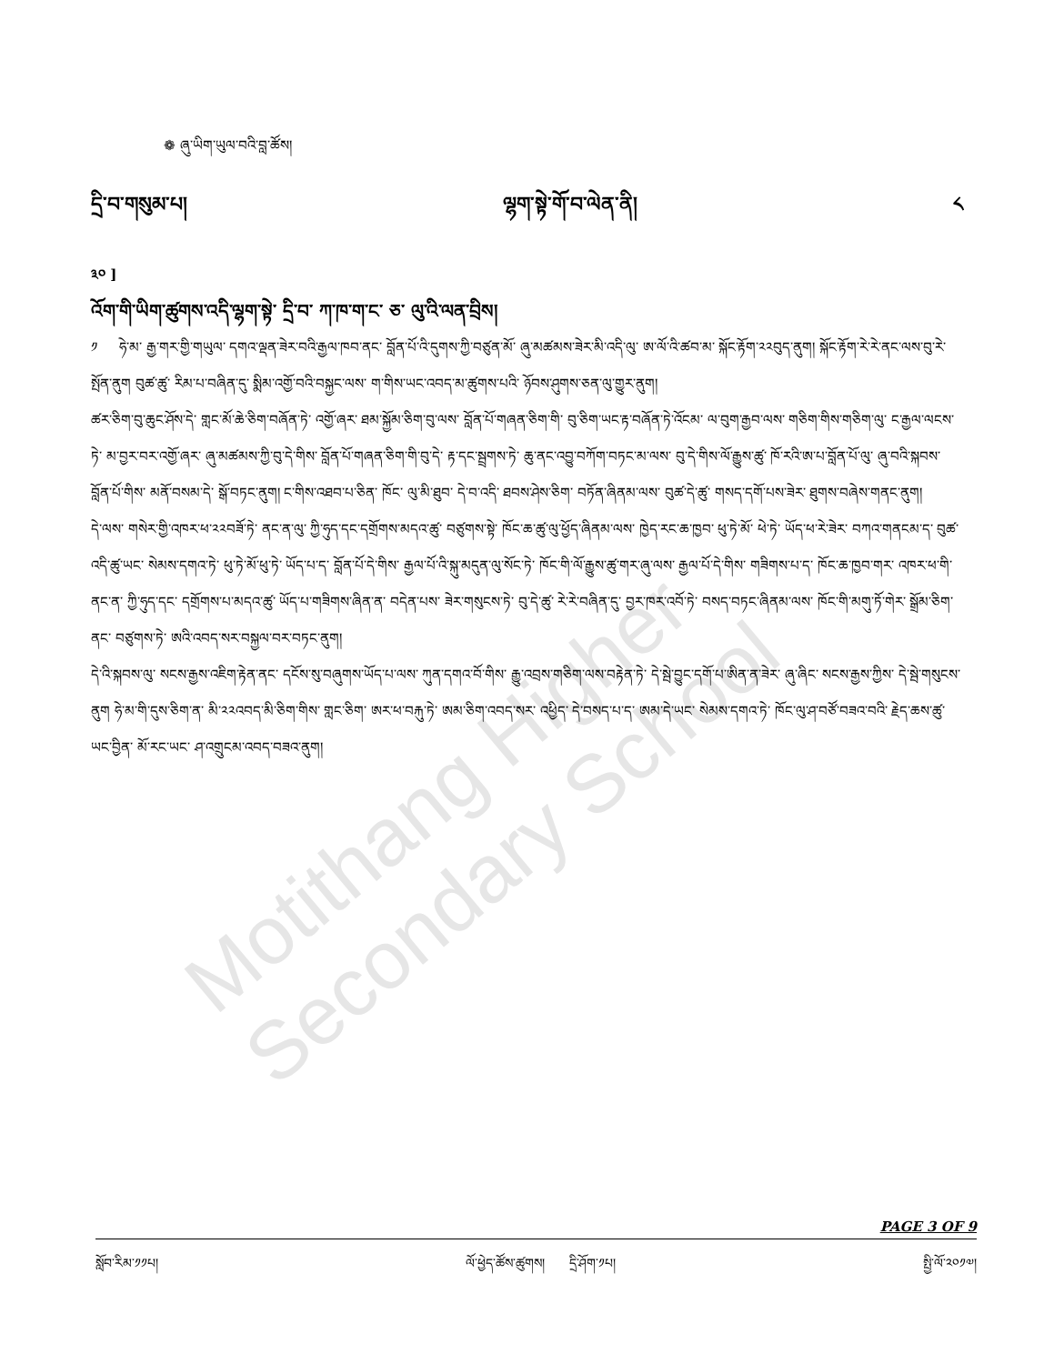Motithang Higher Secondary School
❁ ཞུ་ཡིག་ཡུལ་བའི་བླ་ཚོས།
དྲི་བ་གསུམ་པ། ལྷག་སྟེ་གོ་བ་ལེན་ནི། ༨
༣༠ ]
འོག་གི་ཡིག་ཚུགས་འདི་ལྷག་སྟེ་ དྲི་བ་ ཀ་ཁ་ག་ང་ ཅ་ ལུ་འི་ལན་བྲིས།
༡ ཧེ་མ་ རྒྱ་གར་གྱི་གཡུལ་ དགའ་ལྡན་ཟེར་བའི་རྒྱལ་ཁབ་ནང་ བློན་པོ་འི་དུགས་ཀྱི་བཙུན་མོ་ ཞུ་མཚམས་ཟེར་མི་འདི་ལུ་ ཨ་ལོ་འི་ཚབ་མ་ སྐོང་རྟོག་༢༢བུད་ནུག། སྐོང་རྟོག་རེ་རེ་ནང་ལས་བུ་རེ་སྤོན་ནུག བུཚ་ཚུ་ རིམ་པ་བཞིན་དུ་ སྨིམ་འགྱོ་བའི་བསྐྱང་ལས་ ག་གིས་ཡང་འབད་མ་ཚུགས་པའི་ ཉོབས་ཤུགས་ཅན་ལུ་གྱུར་ནུག།
ཚར་ཅིག་བུ་ཆུང་ཤོས་དེ་ གླང་མོ་ཆེ་ཅིག་བཞོན་ཏེ་ འགྱོ་ཞར་ ཐམ་སྐྱོམ་ཅིག་བུ་ལས་ བློན་པོ་གཞན་ཅིག་གི་ བུ་ཅིག་ཡང་རྟ་བཞོན་ཏེ་འོངམ་ ལ་བུག་རྒྱབ་ལས་ གཅིག་གིས་གཅིག་ལུ་ ང་རྒྱལ་ལངས་ཏེ་ མ་བྱར་བར་འགྱོ་ཞར་ ཞུ་མཚམས་ཀྱི་བུ་དེ་གིས་ བློན་པོ་གཞན་ཅིག་གི་བུ་དེ་ རྟ་དང་སྦྲགས་ཏེ་ ཆུ་ནང་འབྱུ་བཀོག་བཏང་མ་ལས་ བུ་དེ་གིས་ལོ་རྒྱུས་ཚུ་ ཁོ་རའི་ཨ་པ་བློན་པོ་ལུ་ ཞུ་བའི་སྐབས་ བློན་པོ་གིས་ མནོ་བསམ་དེ་ སྒོ་བཏང་ནུག། ང་གིས་འཐབ་པ་ཅིན་ ཁོང་ ལུ་མི་ཐུབ་ དེ་བ་འདི་ ཐབས་ཤེས་ཅིག་ བཏོན་ཞིནམ་ལས་ བུཚ་དེ་ཚུ་ གསད་དགོ་པས་ཟེར་ ཐུགས་བཞེས་གནང་ནུག།
དེ་ལས་ གསེར་གྱི་འཁར་ཕ་༢༢བཟོ་ཏེ་ ནང་ན་ལུ་ ཀྱི་ཧུད་དང་དགྲོགས་མདའ་ཚུ་ བཙུགས་སྟེ་ ཁོང་ཆ་ཚུ་ལུ་ཕྱོད་ཞིནམ་ལས་ ཁྱེད་རང་ཆ་ཁྱབ་ ཕུ་ཏེ་མོ་ ཕེ་ཏེ་ ཡོད་ཕ་རེ་ཟེར་ བཀའ་གནངམ་ད་ བུཚ་འདི་ཚུ་ཡང་ སེམས་དགའ་ཏེ་ ཕུ་ཏེ་མོ་ཕུ་ཏེ་ ཡོད་པ་ད་ བློན་པོ་དེ་གིས་ རྒྱལ་པོ་འི་སྐུ་མདུན་ལུ་སོང་ཏེ་ ཁོང་གི་ལོ་རྒྱུས་ཚུ་གར་ཞུ་ལས་ རྒྱལ་པོ་དེ་གིས་ གཟིགས་པ་ད་ ཁོང་ཆ་ཁྱབ་གར་ འཁར་ཕ་གི་ནང་ན་ ཀྱི་ཧུད་དང་ དགྲོགས་པ་མདའ་ཚུ་ ཡོད་པ་གཟིགས་ཞིན་ན་ བདེན་པས་ ཟེར་གསུངས་ཏེ་ བུ་དེ་ཚུ་ རེ་རེ་བཞིན་དུ་ བྱར་ཁར་འབོ་ཏེ་ བསད་བཏང་ཞིནམ་ལས་ ཁོང་གི་མགུ་ཏོ་གེར་ སྒྲོམ་ཅིག་ནང་ བཙུགས་ཏེ་ ཨའི་འབད་སར་བསྐྱལ་བར་བཏང་ནུག།
དེ་འི་སྐབས་ལུ་ སངས་རྒྱས་འཇིག་རྟེན་ནང་ དངོས་སུ་བཞུགས་ཡོད་པ་ལས་ ཀུན་དགའ་བོ་གིས་ རྒྱུ་འབྲས་གཅིག་ལས་བརྟེན་ཏེ་ དེ་སྦེ་བྱུང་དགོ་པ་ཨིན་ན་ཟེར་ ཞུ་ཞིང་ སངས་རྒྱས་ཀྱིས་ དེ་སྦེ་གསུངས་ནུག ཧེ་མ་གི་དུས་ཅིག་ན་ མི་༢༢འབད་མི་ཅིག་གིས་ གླང་ཅིག་ ཨར་ཕ་བརྐུ་ཏེ་ ཨམ་ཅིག་འབད་སར་ འཕྱིད་ དེ་བསད་པ་ད་ ཨམ་དེ་ཡང་ སེམས་དགའ་ཏེ་ ཁོང་ལུ་ཤ་བཙོ་བཟའ་བའི་ རྗེད་ཆས་ཚུ་ཡང་བྱིན་ མོ་རང་ཡང་ ཤ་འགྲུངམ་འབད་བཟའ་ནུག།
PAGE 3 OF 9
སློབ་རིམ་༡༡པ། ལོ་ཕྱེད་ཚོས་ཚུགས། དྲི་ཤོག་༡པ། སྤྱི་ལོ་༢༠༡༧།